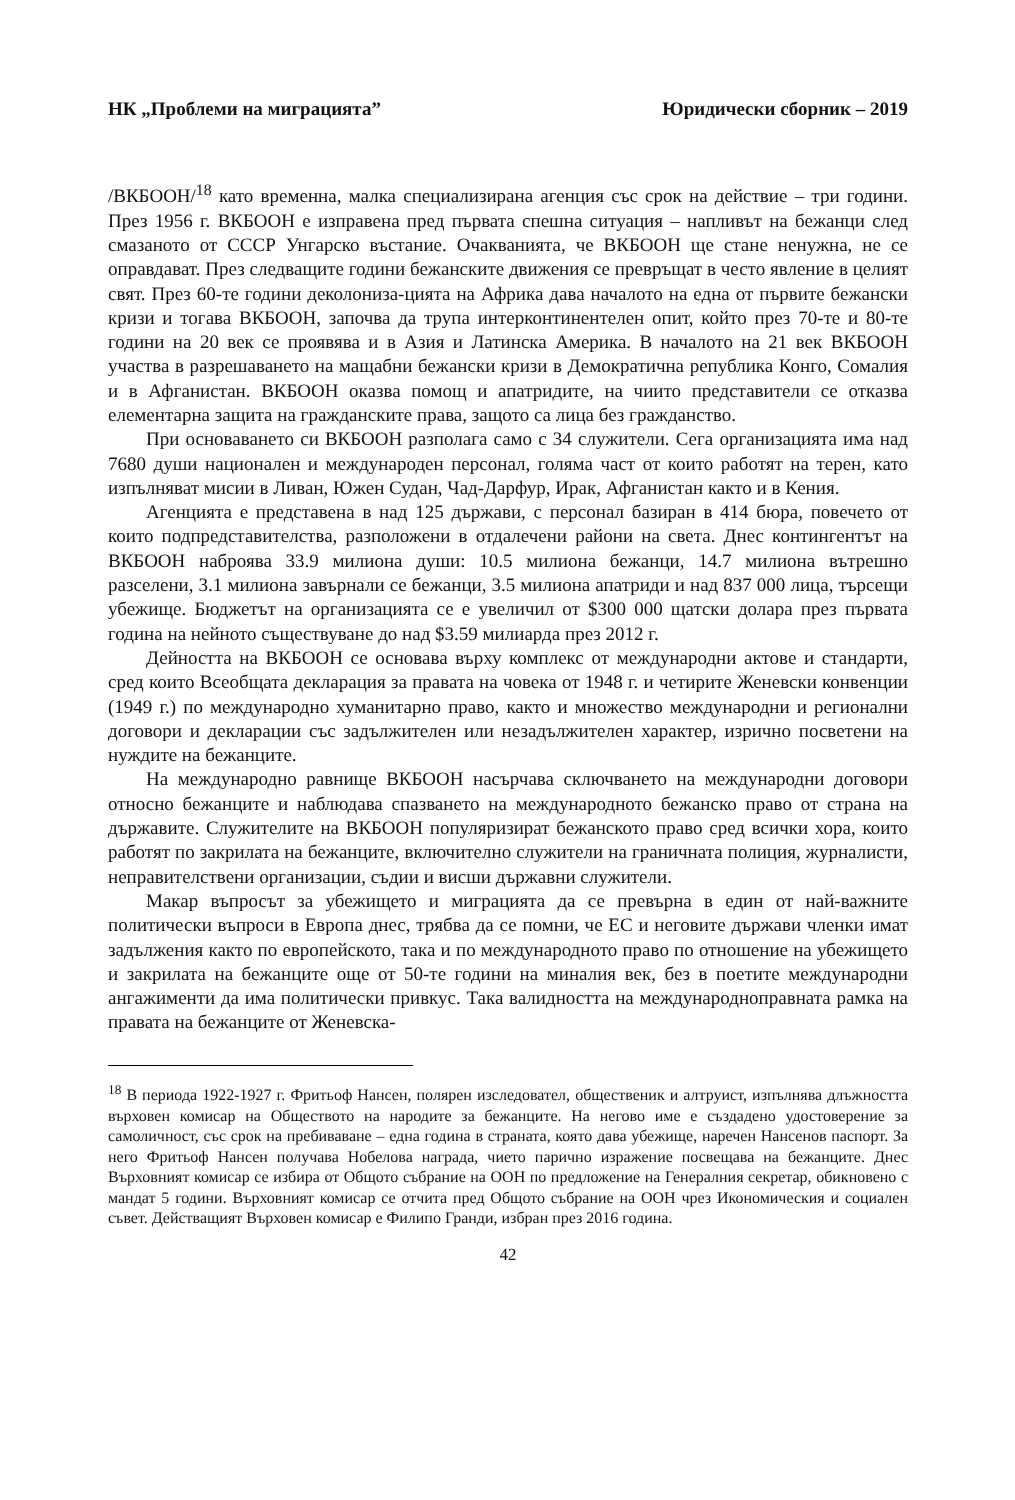НК „Проблеми на миграцията” Юридически сборник – 2019
/ВКБООН/<sup>18</sup> като временна, малка специализирана агенция със срок на действие – три години. През 1956 г. ВКБООН е изправена пред първата спешна ситуация – напливът на бежанци след смазаното от СССР Унгарско въстание. Очакванията, че ВКБООН ще стане ненужна, не се оправдават. През следващите години бежанските движения се превръщат в често явление в целият свят. През 60-те години деколониза-цията на Африка дава началото на една от първите бежански кризи и тогава ВКБООН, започва да трупа интерконтинентелен опит, който през 70-те и 80-те години на 20 век се проявява и в Азия и Латинска Америка. В началото на 21 век ВКБООН участва в разрешаването на мащабни бежански кризи в Демократична република Конго, Сомалия и в Афганистан. ВКБООН оказва помощ и апатридите, на чиито представители се отказва елементарна защита на гражданските права, защото са лица без гражданство.
При основаването си ВКБООН разполага само с 34 служители. Сега организацията има над 7680 души национален и международен персонал, голяма част от които работят на терен, като изпълняват мисии в Ливан, Южен Судан, Чад-Дарфур, Ирак, Афганистан както и в Кения.
Агенцията е представена в над 125 държави, с персонал базиран в 414 бюра, повечето от които подпредставителства, разположени в отдалечени райони на света. Днес контингентът на ВКБООН наброява 33.9 милиона души: 10.5 милиона бежанци, 14.7 милиона вътрешно разселени, 3.1 милиона завърнали се бежанци, 3.5 милиона апатриди и над 837 000 лица, търсещи убежище. Бюджетът на организацията се е увеличил от $300 000 щатски долара през първата година на нейното съществуване до над $3.59 милиарда през 2012 г.
Дейността на ВКБООН се основава върху комплекс от международни актове и стандарти, сред които Всеобщата декларация за правата на човека от 1948 г. и четирите Женевски конвенции (1949 г.) по международно хуманитарно право, както и множество международни и регионални договори и декларации със задължителен или незадължителен характер, изрично посветени на нуждите на бежанците.
На международно равнище ВКБООН насърчава сключването на международни договори относно бежанците и наблюдава спазването на международното бежанско право от страна на държавите. Служителите на ВКБООН популяризират бежанското право сред всички хора, които работят по закрилата на бежанците, включително служители на граничната полиция, журналисти, неправителствени организации, съдии и висши държавни служители.
Макар въпросът за убежището и миграцията да се превърна в един от най-важните политически въпроси в Европа днес, трябва да се помни, че ЕС и неговите държави членки имат задължения както по европейското, така и по международното право по отношение на убежището и закрилата на бежанците още от 50-те години на миналия век, без в поетите международни ангажименти да има политически привкус. Така валидността на международноправната рамка на правата на бежанците от Женевска-
<sup>18</sup> В периода 1922-1927 г. Фритьоф Нансен, полярен изследовател, общественик и алтруист, изпълнява длъжността върховен комисар на Обществото на народите за бежанците. На негово име е създадено удостоверение за самоличност, със срок на пребиваване – една година в страната, която дава убежище, наречен Нансенов паспорт. За него Фритьоф Нансен получава Нобелова награда, чието парично изражение посвещава на бежанците. Днес Върховният комисар се избира от Общото събрание на ООН по предложение на Генералния секретар, обикновено с мандат 5 години. Върховният комисар се отчита пред Общото събрание на ООН чрез Икономическия и социален съвет. Действащият Върховен комисар е Филипо Гранди, избран през 2016 година.
42